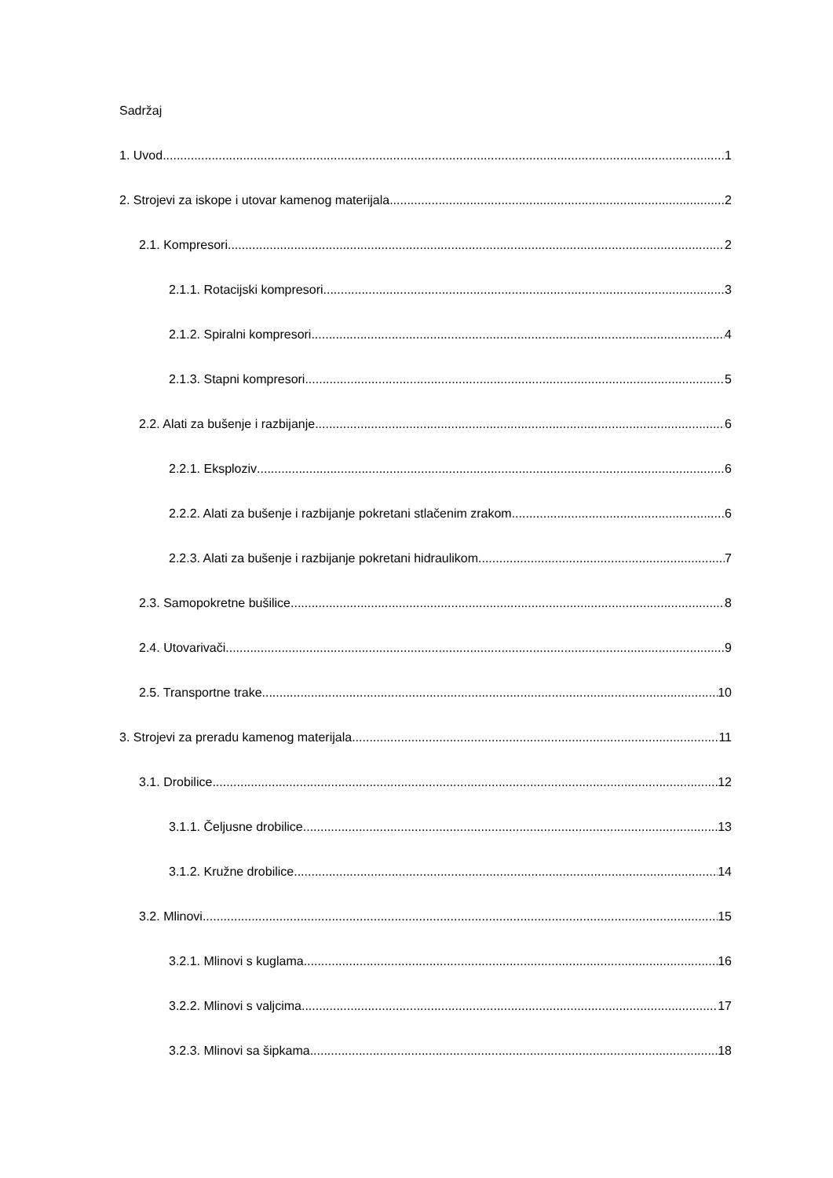Sadržaj
1. Uvod 1
2. Strojevi za iskope i utovar kamenog materijala 2
2.1. Kompresori 2
2.1.1. Rotacijski kompresori 3
2.1.2. Spiralni kompresori 4
2.1.3. Stapni kompresori 5
2.2. Alati za bušenje i razbijanje 6
2.2.1. Eksploziv 6
2.2.2. Alati za bušenje i razbijanje pokretani stlačenim zrakom 6
2.2.3. Alati za bušenje i razbijanje pokretani hidraulikom 7
2.3. Samopokretne bušilice 8
2.4. Utovarivači 9
2.5. Transportne trake 10
3. Strojevi za preradu kamenog materijala 11
3.1. Drobilice 12
3.1.1. Čeljusne drobilice 13
3.1.2. Kružne drobilice 14
3.2. Mlinovi 15
3.2.1. Mlinovi s kuglama 16
3.2.2. Mlinovi s valjcima 17
3.2.3. Mlinovi sa šipkama 18